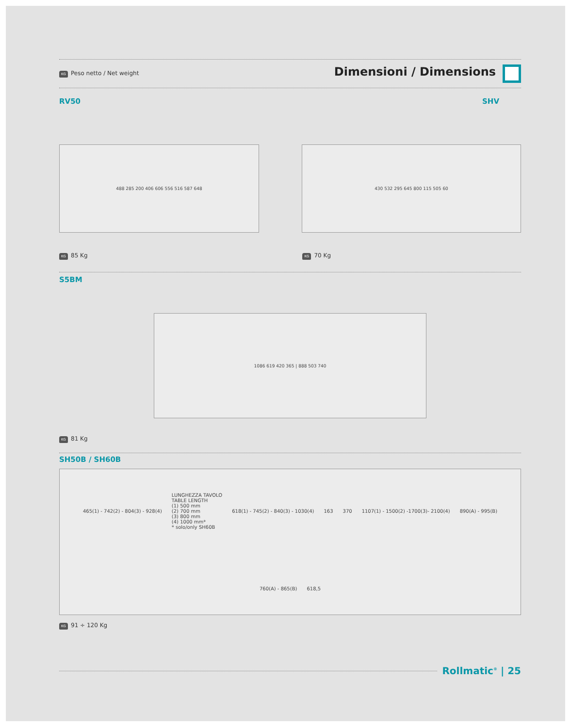KG Peso netto / Net weight
Dimensioni / Dimensions
RV50 SHV
488 285 200 406 606 556 516 587 648 430 532 295 645 800 115 505 60
KG 85 Kg KG 70 Kg
S5BM
1086 619 420 365 | 888 503 740
KG 81 Kg
SH50B / SH60B
465(1) - 742(2) - 804(3) - 928(4) LUNGHEZZA TAVOLO
TABLE LENGTH
(1) 500 mm
(2) 700 mm
(3) 800 mm
(4) 1000 mm*
* solo/only SH60B 618(1) - 745(2) - 840(3) - 1030(4) 163 370 1107(1) - 1500(2) -1700(3)- 2100(4) 890(A) - 995(B) 760(A) - 865(B) 618,5
KG 91 ÷ 120 Kg
Rollmatic<sup>®</sup> | 25